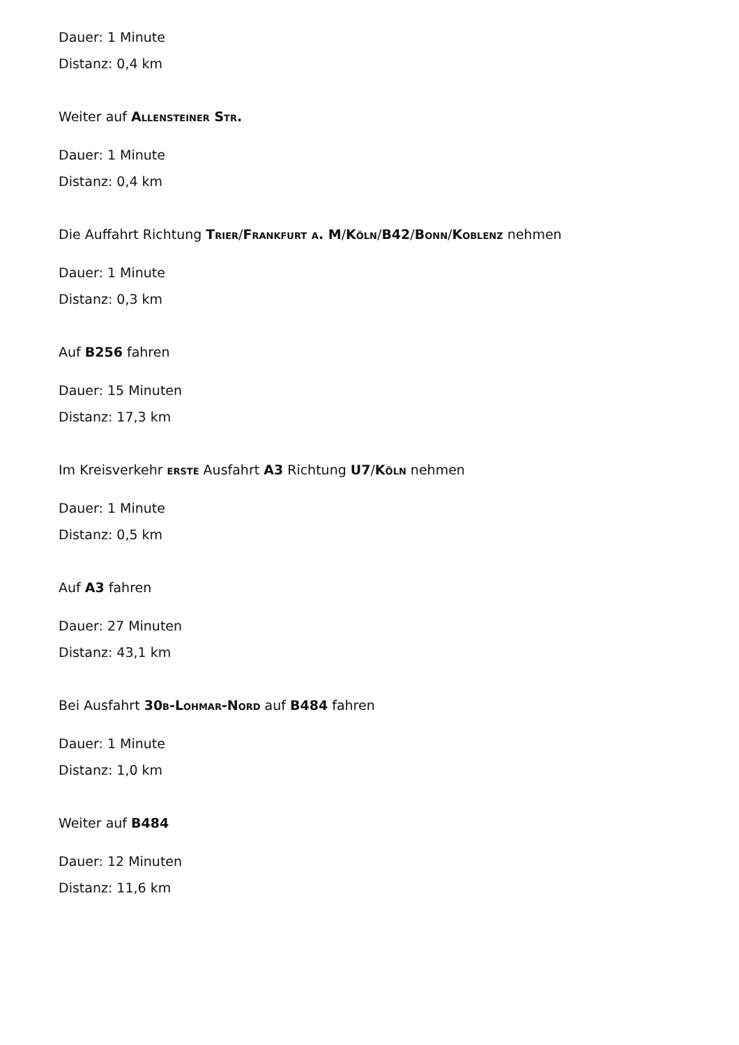Dauer: 1 Minute
Distanz: 0,4 km
Weiter auf Allensteiner Str.
Dauer: 1 Minute
Distanz: 0,4 km
Die Auffahrt Richtung Trier/Frankfurt a. M/Köln/B42/Bonn/Koblenz nehmen
Dauer: 1 Minute
Distanz: 0,3 km
Auf B256 fahren
Dauer: 15 Minuten
Distanz: 17,3 km
Im Kreisverkehr erste Ausfahrt A3 Richtung U7/Köln nehmen
Dauer: 1 Minute
Distanz: 0,5 km
Auf A3 fahren
Dauer: 27 Minuten
Distanz: 43,1 km
Bei Ausfahrt 30b-Lohmar-Nord auf B484 fahren
Dauer: 1 Minute
Distanz: 1,0 km
Weiter auf B484
Dauer: 12 Minuten
Distanz: 11,6 km